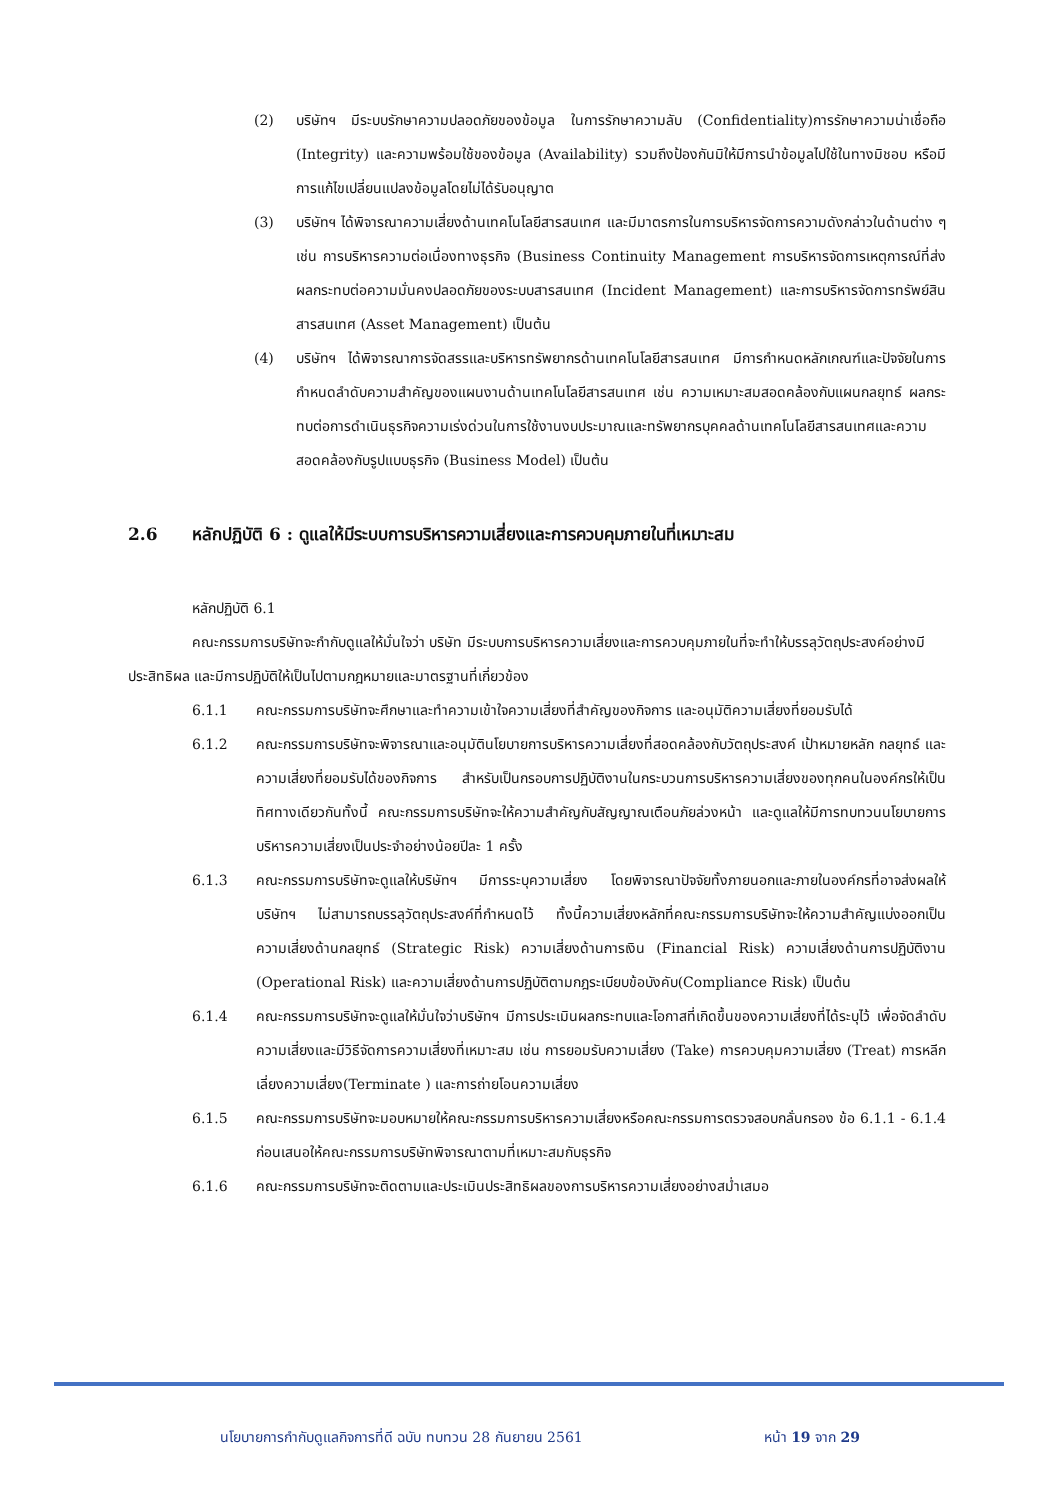(2) บริษัทฯ มีระบบรักษาความปลอดภัยของข้อมูล ในการรักษาความลับ (Confidentiality)การรักษาความน่าเชื่อถือ (Integrity) และความพร้อมใช้ของข้อมูล (Availability) รวมถึงป้องกันมิให้มีการนำข้อมูลไปใช้ในทางมิชอบ หรือมีการแก้ไขเปลี่ยนแปลงข้อมูลโดยไม่ได้รับอนุญาต
(3) บริษัทฯ ได้พิจารณาความเสี่ยงด้านเทคโนโลยีสารสนเทศ และมีมาตรการในการบริหารจัดการความดังกล่าวในด้านต่าง ๆ เช่น การบริหารความต่อเนื่องทางธุรกิจ (Business Continuity Management การบริหารจัดการเหตุการณ์ที่ส่งผลกระทบต่อความมั่นคงปลอดภัยของระบบสารสนเทศ (Incident Management) และการบริหารจัดการทรัพย์สินสารสนเทศ (Asset Management) เป็นต้น
(4) บริษัทฯ ได้พิจารณาการจัดสรรและบริหารทรัพยากรด้านเทคโนโลยีสารสนเทศ มีการกำหนดหลักเกณฑ์และปัจจัยในการกำหนดลำดับความสำคัญของแผนงานด้านเทคโนโลยีสารสนเทศ เช่น ความเหมาะสมสอดคล้องกับแผนกลยุทธ์ ผลกระทบต่อการดำเนินธุรกิจความเร่งด่วนในการใช้งานงบประมาณและทรัพยากรบุคคลด้านเทคโนโลยีสารสนเทศและความสอดคล้องกับรูปแบบธุรกิจ (Business Model) เป็นต้น
2.6 หลักปฏิบัติ 6 : ดูแลให้มีระบบการบริหารความเสี่ยงและการควบคุมภายในที่เหมาะสม
หลักปฏิบัติ 6.1
คณะกรรมการบริษัทจะกำกับดูแลให้มั่นใจว่า บริษัท มีระบบการบริหารความเสี่ยงและการควบคุมภายในที่จะทำให้บรรลุวัตถุประสงค์อย่างมีประสิทธิผล และมีการปฏิบัติให้เป็นไปตามกฎหมายและมาตรฐานที่เกี่ยวข้อง
6.1.1 คณะกรรมการบริษัทจะศึกษาและทำความเข้าใจความเสี่ยงที่สำคัญของกิจการ และอนุมัติความเสี่ยงที่ยอมรับได้
6.1.2 คณะกรรมการบริษัทจะพิจารณาและอนุมัตินโยบายการบริหารความเสี่ยงที่สอดคล้องกับวัตถุประสงค์ เป้าหมายหลัก กลยุทธ์ และความเสี่ยงที่ยอมรับได้ของกิจการ สำหรับเป็นกรอบการปฏิบัติงานในกระบวนการบริหารความเสี่ยงของทุกคนในองค์กรให้เป็นทิศทางเดียวกันทั้งนี้ คณะกรรมการบริษัทจะให้ความสำคัญกับสัญญาณเตือนภัยล่วงหน้า และดูแลให้มีการทบทวนนโยบายการบริหารความเสี่ยงเป็นประจำอย่างน้อยปีละ 1 ครั้ง
6.1.3 คณะกรรมการบริษัทจะดูแลให้บริษัทฯ มีการระบุความเสี่ยง โดยพิจารณาปัจจัยทั้งภายนอกและภายในองค์กรที่อาจส่งผลให้บริษัทฯ ไม่สามารถบรรลุวัตถุประสงค์ที่กำหนดไว้ ทั้งนี้ความเสี่ยงหลักที่คณะกรรมการบริษัทจะให้ความสำคัญแบ่งออกเป็น ความเสี่ยงด้านกลยุทธ์ (Strategic Risk) ความเสี่ยงด้านการเงิน (Financial Risk) ความเสี่ยงด้านการปฏิบัติงาน (Operational Risk) และความเสี่ยงด้านการปฏิบัติตามกฎระเบียบข้อบังคับ(Compliance Risk) เป็นต้น
6.1.4 คณะกรรมการบริษัทจะดูแลให้มั่นใจว่าบริษัทฯ มีการประเมินผลกระทบและโอกาสที่เกิดขึ้นของความเสี่ยงที่ได้ระบุไว้ เพื่อจัดลำดับความเสี่ยงและมีวิธีจัดการความเสี่ยงที่เหมาะสม เช่น การยอมรับความเสี่ยง (Take) การควบคุมความเสี่ยง (Treat) การหลีกเลี่ยงความเสี่ยง(Terminate ) และการถ่ายโอนความเสี่ยง
6.1.5 คณะกรรมการบริษัทจะมอบหมายให้คณะกรรมการบริหารความเสี่ยงหรือคณะกรรมการตรวจสอบกลั่นกรอง ข้อ 6.1.1 - 6.1.4 ก่อนเสนอให้คณะกรรมการบริษัทพิจารณาตามที่เหมาะสมกับธุรกิจ
6.1.6 คณะกรรมการบริษัทจะติดตามและประเมินประสิทธิผลของการบริหารความเสี่ยงอย่างสม่ำเสมอ
นโยบายการกำกับดูแลกิจการที่ดี ฉบับ ทบทวน 28 กันยายน 2561 หน้า 19 จาก 29